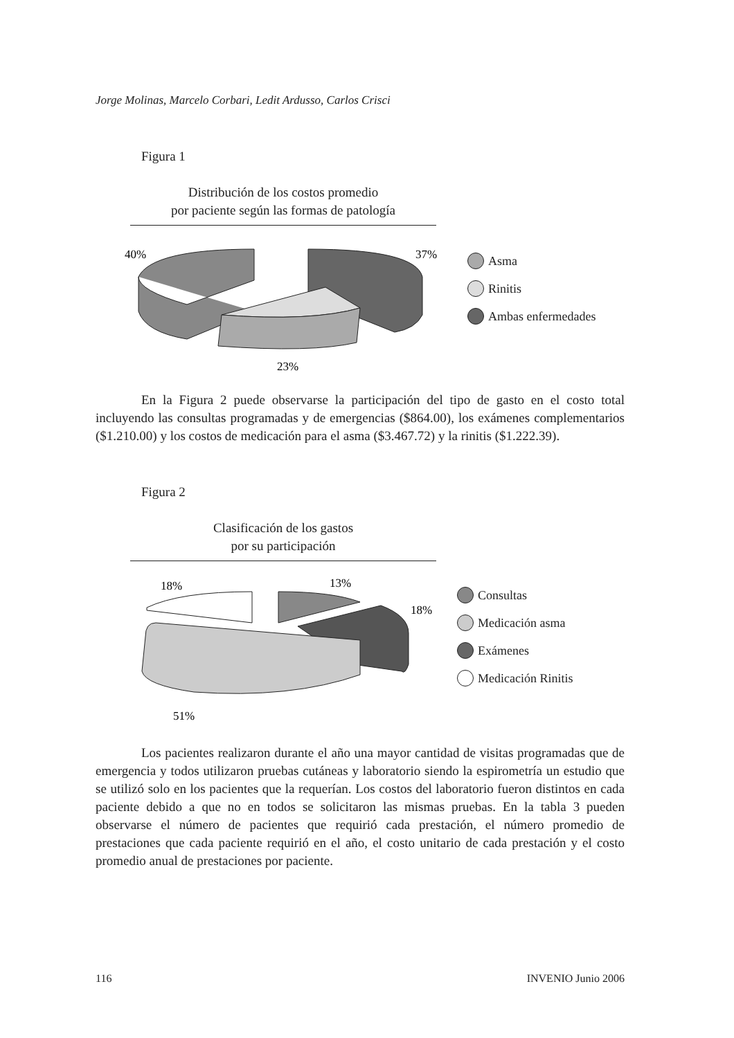Jorge Molinas, Marcelo Corbari, Ledit Ardusso, Carlos Crisci
Figura 1
Distribución de los costos promedio
por paciente según las formas de patología
40%
37%
23%
Asma
Rinitis
Ambas enfermedades
En la Figura 2 puede observarse la participación del tipo de gasto en el costo total incluyendo las consultas programadas y de emergencias ($864.00), los exámenes complementarios ($1.210.00) y los costos de medicación para el asma ($3.467.72) y la rinitis ($1.222.39).
Figura 2
Clasificación de los gastos
por su participación
18%
13%
18%
51%
Consultas
Medicación asma
Exámenes
Medicación Rinitis
Los pacientes realizaron durante el año una mayor cantidad de visitas programadas que de emergencia y todos utilizaron pruebas cutáneas y laboratorio siendo la espirometría un estudio que se utilizó solo en los pacientes que la requerían. Los costos del laboratorio fueron distintos en cada paciente debido a que no en todos se solicitaron las mismas pruebas. En la tabla 3 pueden observarse el número de pacientes que requirió cada prestación, el número promedio de prestaciones que cada paciente requirió en el año, el costo unitario de cada prestación y el costo promedio anual de prestaciones por paciente.
116 INVENIO Junio 2006